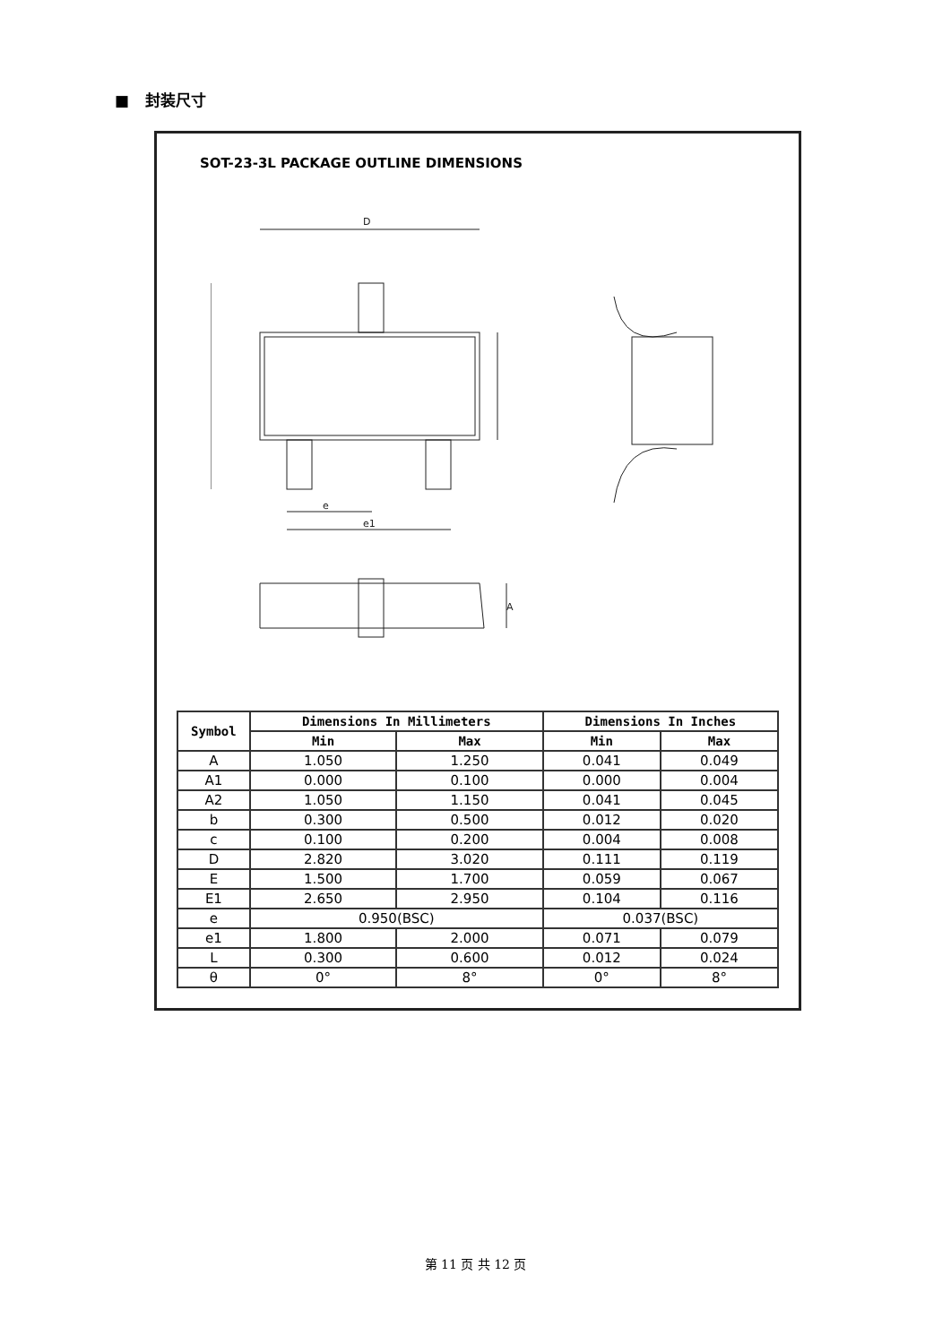■ 封装尺寸
SOT-23-3L PACKAGE OUTLINE DIMENSIONS
D
e
e1
A
| Symbol | Dimensions In Millimeters | | Dimensions In Inches | |
| --- | --- | --- | --- | --- |
| | Min | Max | Min | Max |
| A | 1.050 | 1.250 | 0.041 | 0.049 |
| A1 | 0.000 | 0.100 | 0.000 | 0.004 |
| A2 | 1.050 | 1.150 | 0.041 | 0.045 |
| b | 0.300 | 0.500 | 0.012 | 0.020 |
| c | 0.100 | 0.200 | 0.004 | 0.008 |
| D | 2.820 | 3.020 | 0.111 | 0.119 |
| E | 1.500 | 1.700 | 0.059 | 0.067 |
| E1 | 2.650 | 2.950 | 0.104 | 0.116 |
| e | 0.950(BSC) | | 0.037(BSC) | |
| e1 | 1.800 | 2.000 | 0.071 | 0.079 |
| L | 0.300 | 0.600 | 0.012 | 0.024 |
| θ | 0° | 8° | 0° | 8° |
第 11 页 共 12 页